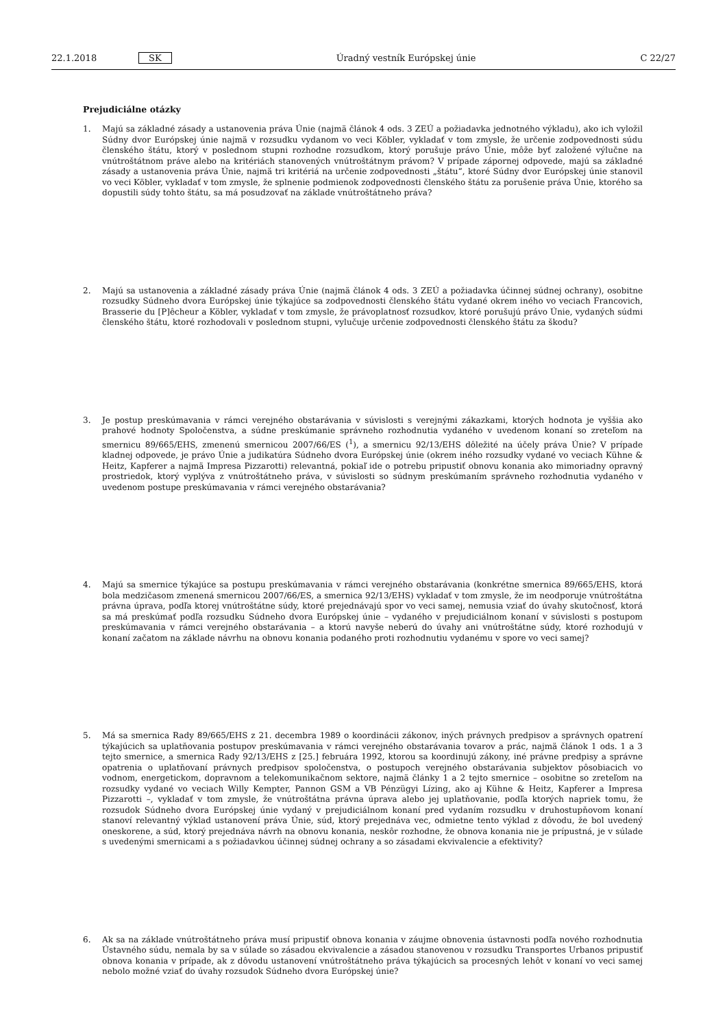22.1.2018 SK Úradný vestník Európskej únie C 22/27
Prejudiciálne otázky
1. Majú sa základné zásady a ustanovenia práva Únie (najmä článok 4 ods. 3 ZEÚ a požiadavka jednotného výkladu), ako ich vyložil Súdny dvor Európskej únie najmä v rozsudku vydanom vo veci Köbler, vykladať v tom zmysle, že určenie zodpovednosti súdu členského štátu, ktorý v poslednom stupni rozhodne rozsudkom, ktorý porušuje právo Únie, môže byť založené výlučne na vnútroštátnom práve alebo na kritériách stanovených vnútroštátnym právom? V prípade zápornej odpovede, majú sa základné zásady a ustanovenia práva Únie, najmä tri kritériá na určenie zodpovednosti „štátu“, ktoré Súdny dvor Európskej únie stanovil vo veci Köbler, vykladať v tom zmysle, že splnenie podmienok zodpovednosti členského štátu za porušenie práva Únie, ktorého sa dopustili súdy tohto štátu, sa má posudzovať na základe vnútroštátneho práva?
2. Majú sa ustanovenia a základné zásady práva Únie (najmä článok 4 ods. 3 ZEÚ a požiadavka účinnej súdnej ochrany), osobitne rozsudky Súdneho dvora Európskej únie týkajúce sa zodpovednosti členského štátu vydané okrem iného vo veciach Francovich, Brasserie du [P]êcheur a Köbler, vykladať v tom zmysle, že právoplatnosť rozsudkov, ktoré porušujú právo Únie, vydaných súdmi členského štátu, ktoré rozhodovali v poslednom stupni, vylučuje určenie zodpovednosti členského štátu za škodu?
3. Je postup preskúmavania v rámci verejného obstarávania v súvislosti s verejnými zákazkami, ktorých hodnota je vyššia ako prahové hodnoty Spoločenstva, a súdne preskúmanie správneho rozhodnutia vydaného v uvedenom konaní so zreteľom na smernicu 89/665/EHS, zmenenú smernicou 2007/66/ES (<sup>1</sup>), a smernicu 92/13/EHS dôležité na účely práva Únie? V prípade kladnej odpovede, je právo Únie a judikatúra Súdneho dvora Európskej únie (okrem iného rozsudky vydané vo veciach Kühne & Heitz, Kapferer a najmä Impresa Pizzarotti) relevantná, pokiaľ ide o potrebu pripustiť obnovu konania ako mimoriadny opravný prostriedok, ktorý vyplýva z vnútroštátneho práva, v súvislosti so súdnym preskúmaním správneho rozhodnutia vydaného v uvedenom postupe preskúmavania v rámci verejného obstarávania?
4. Majú sa smernice týkajúce sa postupu preskúmavania v rámci verejného obstarávania (konkrétne smernica 89/665/EHS, ktorá bola medzičasom zmenená smernicou 2007/66/ES, a smernica 92/13/EHS) vykladať v tom zmysle, že im neodporuje vnútroštátna právna úprava, podľa ktorej vnútroštátne súdy, ktoré prejednávajú spor vo veci samej, nemusia vziať do úvahy skutočnosť, ktorá sa má preskúmať podľa rozsudku Súdneho dvora Európskej únie – vydaného v prejudiciálnom konaní v súvislosti s postupom preskúmavania v rámci verejného obstarávania – a ktorú navyše neberú do úvahy ani vnútroštátne súdy, ktoré rozhodujú v konaní začatom na základe návrhu na obnovu konania podaného proti rozhodnutiu vydanému v spore vo veci samej?
5. Má sa smernica Rady 89/665/EHS z 21. decembra 1989 o koordinácii zákonov, iných právnych predpisov a správnych opatrení týkajúcich sa uplatňovania postupov preskúmavania v rámci verejného obstarávania tovarov a prác, najmä článok 1 ods. 1 a 3 tejto smernice, a smernica Rady 92/13/EHS z [25.] februára 1992, ktorou sa koordinujú zákony, iné právne predpisy a správne opatrenia o uplatňovaní právnych predpisov spoločenstva, o postupoch verejného obstarávania subjektov pôsobiacich vo vodnom, energetickom, dopravnom a telekomunikačnom sektore, najmä články 1 a 2 tejto smernice – osobitne so zreteľom na rozsudky vydané vo veciach Willy Kempter, Pannon GSM a VB Pénzügyi Lízing, ako aj Kühne & Heitz, Kapferer a Impresa Pizzarotti –, vykladať v tom zmysle, že vnútroštátna právna úprava alebo jej uplatňovanie, podľa ktorých napriek tomu, že rozsudok Súdneho dvora Európskej únie vydaný v prejudiciálnom konaní pred vydaním rozsudku v druhostupňovom konaní stanoví relevantný výklad ustanovení práva Únie, súd, ktorý prejednáva vec, odmietne tento výklad z dôvodu, že bol uvedený oneskorene, a súd, ktorý prejednáva návrh na obnovu konania, neskôr rozhodne, že obnova konania nie je prípustná, je v súlade s uvedenými smernicami a s požiadavkou účinnej súdnej ochrany a so zásadami ekvivalencie a efektivity?
6. Ak sa na základe vnútroštátneho práva musí pripustiť obnova konania v záujme obnovenia ústavnosti podľa nového rozhodnutia Ústavného súdu, nemala by sa v súlade so zásadou ekvivalencie a zásadou stanovenou v rozsudku Transportes Urbanos pripustiť obnova konania v prípade, ak z dôvodu ustanovení vnútroštátneho práva týkajúcich sa procesných lehôt v konaní vo veci samej nebolo možné vziať do úvahy rozsudok Súdneho dvora Európskej únie?